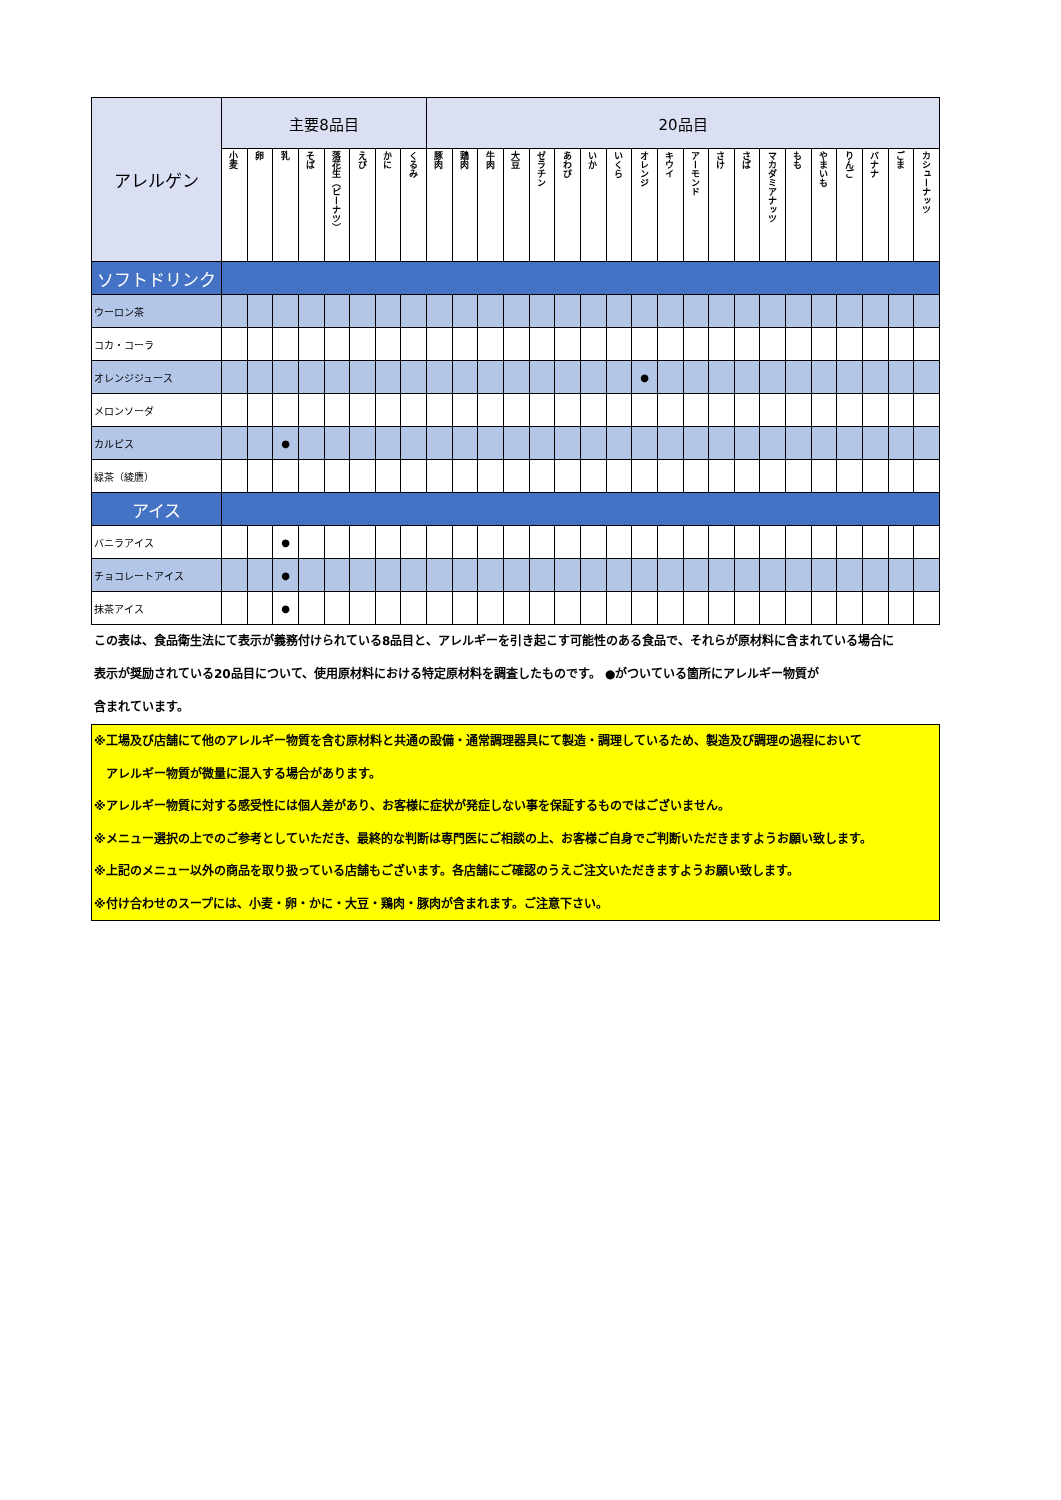| アレルゲン | 主要8品目 | | | | | | | | 20品目 | | | | | | | | | | | | | | | | | | | |
| --- | --- | --- | --- | --- | --- | --- | --- | --- | --- | --- | --- | --- | --- | --- | --- | --- | --- | --- | --- | --- | --- | --- | --- | --- | --- | --- | --- | --- |
| | 小麦 | 卵 | 乳 | そば | 落花生（ピーナツ） | えび | かに | くるみ | 豚肉 | 鶏肉 | 牛肉 | 大豆 | ゼラチン | あわび | いか | いくら | オレンジ | キウイ | アーモンド | さけ | さば | マカダミアナッツ | もも | やまいも | りんご | バナナ | ごま | カシューナッツ |
| ソフトドリンク | | | | | | | | | | | | | | | | | | | | | | | | | | | | |
| ウーロン茶 | | | | | | | | | | | | | | | | | | | | | | | | | | | | |
| コカ・コーラ | | | | | | | | | | | | | | | | | | | | | | | | | | | | |
| オレンジジュース | | | | | | | | | | | | | | | | | ● | | | | | | | | | | | |
| メロンソーダ | | | | | | | | | | | | | | | | | | | | | | | | | | | | |
| カルピス | | | ● | | | | | | | | | | | | | | | | | | | | | | | | | |
| 緑茶（綾鷹） | | | | | | | | | | | | | | | | | | | | | | | | | | | | |
| アイス | | | | | | | | | | | | | | | | | | | | | | | | | | | | |
| バニラアイス | | | ● | | | | | | | | | | | | | | | | | | | | | | | | | |
| チョコレートアイス | | | ● | | | | | | | | | | | | | | | | | | | | | | | | | |
| 抹茶アイス | | | ● | | | | | | | | | | | | | | | | | | | | | | | | | |
この表は、食品衛生法にて表示が義務付けられている8品目と、アレルギーを引き起こす可能性のある食品で、それらが原材料に含まれている場合に
表示が奨励されている20品目について、使用原材料における特定原材料を調査したものです。 ●がついている箇所にアレルギー物質が
含まれています。
※工場及び店舗にて他のアレルギー物質を含む原材料と共通の設備・通常調理器具にて製造・調理しているため、製造及び調理の過程において
　アレルギー物質が微量に混入する場合があります。
※アレルギー物質に対する感受性には個人差があり、お客様に症状が発症しない事を保証するものではございません。
※メニュー選択の上でのご参考としていただき、最終的な判断は専門医にご相談の上、お客様ご自身でご判断いただきますようお願い致します。
※上記のメニュー以外の商品を取り扱っている店舗もございます。各店舗にご確認のうえご注文いただきますようお願い致します。
※付け合わせのスープには、小麦・卵・かに・大豆・鶏肉・豚肉が含まれます。ご注意下さい。